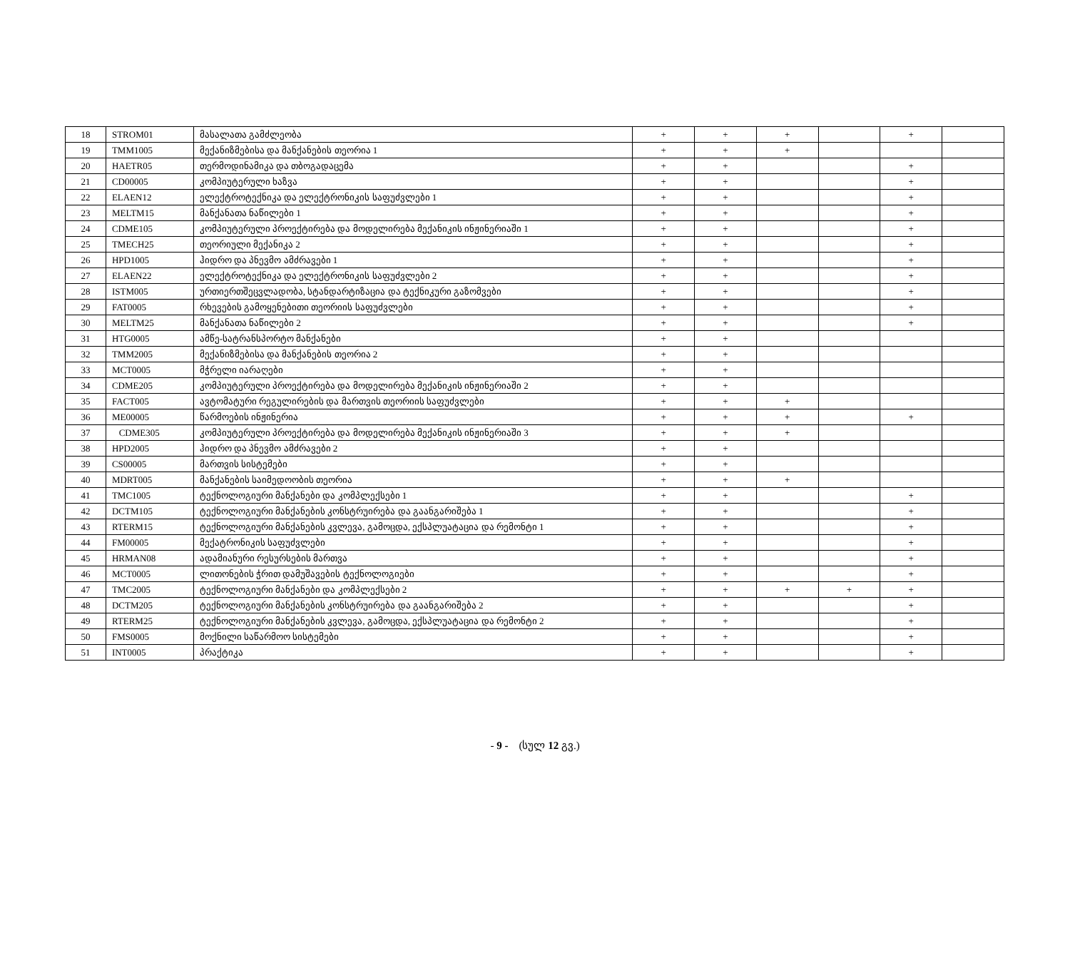| 18 | STROM01 | მასალათა გამძლეობა | + | + | + | | + | |
| 19 | TMM1005 | მექანიზმებისა და მანქანების თეორია 1 | + | + | + | | | |
| 20 | HAETR05 | თერმოდინამიკა და თბოგადაცემა | + | + | | | + | |
| 21 | CD00005 | კომპიუტერული ხაზვა | + | + | | | + | |
| 22 | ELAEN12 | ელექტროტექნიკა და ელექტრონიკის საფუძვლები 1 | + | + | | | + | |
| 23 | MELTM15 | მანქანათა ნაწილები 1 | + | + | | | + | |
| 24 | CDME105 | კომპიუტერული პროექტირება და მოდელირება მექანიკის ინჟინერიაში 1 | + | + | | | + | |
| 25 | TMECH25 | თეორიული მექანიკა 2 | + | + | | | + | |
| 26 | HPD1005 | ჰიდრო და პნევმო ამძრავები 1 | + | + | | | + | |
| 27 | ELAEN22 | ელექტროტექნიკა და ელექტრონიკის საფუძვლები 2 | + | + | | | + | |
| 28 | ISTM005 | ურთიერთშეცვლადობა, სტანდარტიზაცია და ტექნიკური გაზომვები | + | + | | | + | |
| 29 | FAT0005 | რხევების გამოყენებითი თეორიის საფუძვლები | + | + | | | + | |
| 30 | MELTM25 | მანქანათა ნაწილები 2 | + | + | | | + | |
| 31 | HTG0005 | ამწე-სატრანსპორტო მანქანები | + | + | | | | |
| 32 | TMM2005 | მექანიზმებისა და მანქანების თეორია 2 | + | + | | | | |
| 33 | MCT0005 | მჭრელი იარაღები | + | + | | | | |
| 34 | CDME205 | კომპიუტერული პროექტირება და მოდელირება მექანიკის ინჟინერიაში 2 | + | + | | | | |
| 35 | FACT005 | ავტომატური რეგულირების და მართვის თეორიის საფუძვლები | + | + | + | | | |
| 36 | ME00005 | წარმოების ინჟინერია | + | + | + | | + | |
| 37 | CDME305 | კომპიუტერული პროექტირება და მოდელირება მექანიკის ინჟინერიაში 3 | + | + | + | | | |
| 38 | HPD2005 | ჰიდრო და პნევმო ამძრავები 2 | + | + | | | | |
| 39 | CS00005 | მართვის სისტემები | + | + | | | | |
| 40 | MDRT005 | მანქანების საიმედოობის თეორია | + | + | + | | | |
| 41 | TMC1005 | ტექნოლოგიური მანქანები და კომპლექსები 1 | + | + | | | + | |
| 42 | DCTM105 | ტექნოლოგიური მანქანების კონსტრუირება და გაანგარიშება 1 | + | + | | | + | |
| 43 | RTERM15 | ტექნოლოგიური მანქანების კვლევა, გამოცდა, ექსპლუატაცია და რემონტი 1 | + | + | | | + | |
| 44 | FM00005 | მექატრონიკის საფუძვლები | + | + | | | + | |
| 45 | HRMAN08 | ადამიანური რესურსების მართვა | + | + | | | + | |
| 46 | MCT0005 | ლითონების ჭრით დამუშავების ტექნოლოგიები | + | + | | | + | |
| 47 | TMC2005 | ტექნოლოგიური მანქანები და კომპლექსები 2 | + | + | + | + | + | |
| 48 | DCTM205 | ტექნოლოგიური მანქანების კონსტრუირება და გაანგარიშება 2 | + | + | | | + | |
| 49 | RTERM25 | ტექნოლოგიური მანქანების კვლევა, გამოცდა, ექსპლუატაცია და რემონტი 2 | + | + | | | + | |
| 50 | FMS0005 | მოქნილი საწარმოო სისტემები | + | + | | | + | |
| 51 | INT0005 | პრაქტიკა | + | + | | | + | |
- 9 - (სულ 12 გვ.)